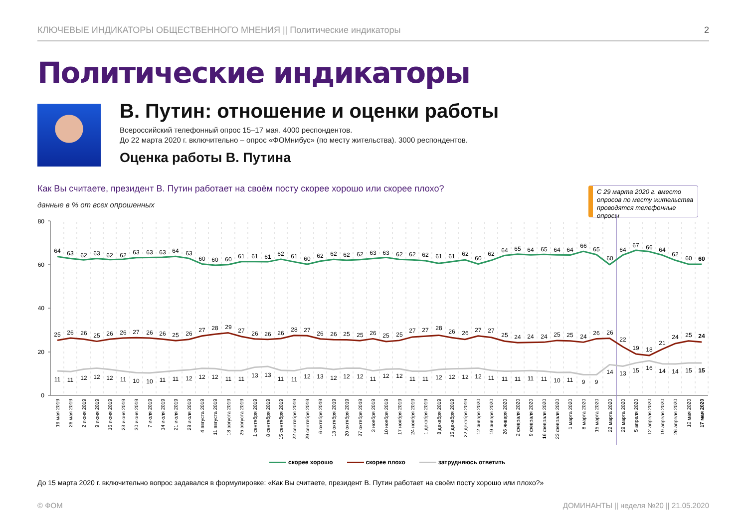КЛЮЧЕВЫЕ ИНДИКАТОРЫ ОБЩЕСТВЕННОГО МНЕНИЯ || Политические индикаторы 2
Политические индикаторы
В. Путин: отношение и оценки работы
Всероссийский телефонный опрос 15–17 мая. 4000 респондентов.
До 22 марта 2020 г. включительно – опрос «ФОМнибус» (по месту жительства). 3000 респондентов.
Оценка работы В. Путина
Как Вы считаете, президент В. Путин работает на своём посту скорее хорошо или скорее плохо?
данные в % от всех опрошенных
С 29 марта 2020 г. вместо опросов по месту жительства проводятся телефонные опросы
80
60
40
20
0
64
63
62
63
62
62
63
63
63
64
63
60
60
60
61
61
61
62
61
60
62
62
62
62
63
63
62
62
62
61
61
62
60
62
64
65
64
65
64
64
66
65
60
64
67
66
64
62
60
60
25
26
26
25
26
26
27
26
26
25
26
27
28
29
27
26
26
26
28
27
26
26
25
25
26
25
25
27
27
28
26
26
27
27
25
24
24
24
25
25
24
26
26
22
19
18
21
24
25
24
11
11
12
12
12
11
10
10
11
11
12
12
12
11
11
13
13
11
11
12
13
12
12
12
11
12
12
11
11
12
12
12
12
11
11
11
11
11
10
11
9
9
14
13
15
16
14
14
15
15
19 мая 2019
26 мая 2019
2 июня 2019
9 июня 2019
16 июня 2019
23 июня 2019
30 июня 2019
7 июля 2019
14 июля 2019
21 июля 2019
28 июля 2019
4 августа 2019
11 августа 2019
18 августа 2019
25 августа 2019
1 сентября 2019
8 сентября 2019
15 сентября 2019
22 сентября 2019
29 сентября 2019
6 октября 2019
13 октября 2019
20 октября 2019
27 октября 2019
3 ноября 2019
10 ноября 2019
17 ноября 2019
24 ноября 2019
1 декабря 2019
8 декабря 2019
15 декабря 2019
22 декабря 2019
12 января 2020
19 января 2020
26 января 2020
2 февраля 2020
9 февраля 2020
16 февраля 2020
23 февраля 2020
1 марта 2020
8 марта 2020
15 марта 2020
22 марта 2020
29 марта 2020
5 апреля 2020
12 апреля 2020
19 апреля 2020
26 апреля 2020
10 мая 2020
17 мая 2020
скорее хорошо скорее плохо затрудняюсь ответить
До 15 марта 2020 г. включительно вопрос задавался в формулировке: «Как Вы считаете, президент В. Путин работает на своём посту хорошо или плохо?»
© ФОМ
ДОМИНАНТЫ || неделя №20 || 21.05.2020